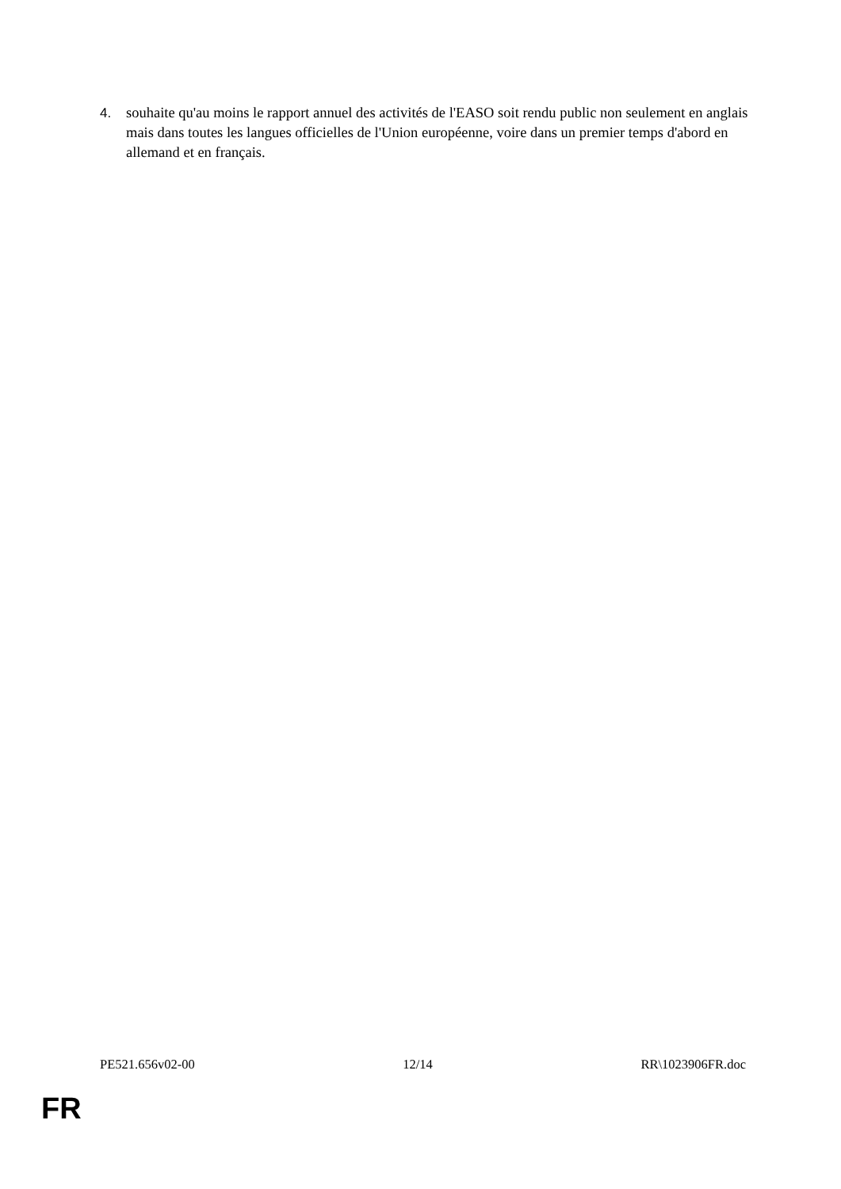4. souhaite qu'au moins le rapport annuel des activités de l'EASO soit rendu public non seulement en anglais mais dans toutes les langues officielles de l'Union européenne, voire dans un premier temps d'abord en allemand et en français.
PE521.656v02-00 12/14 RR\1023906FR.doc
FR